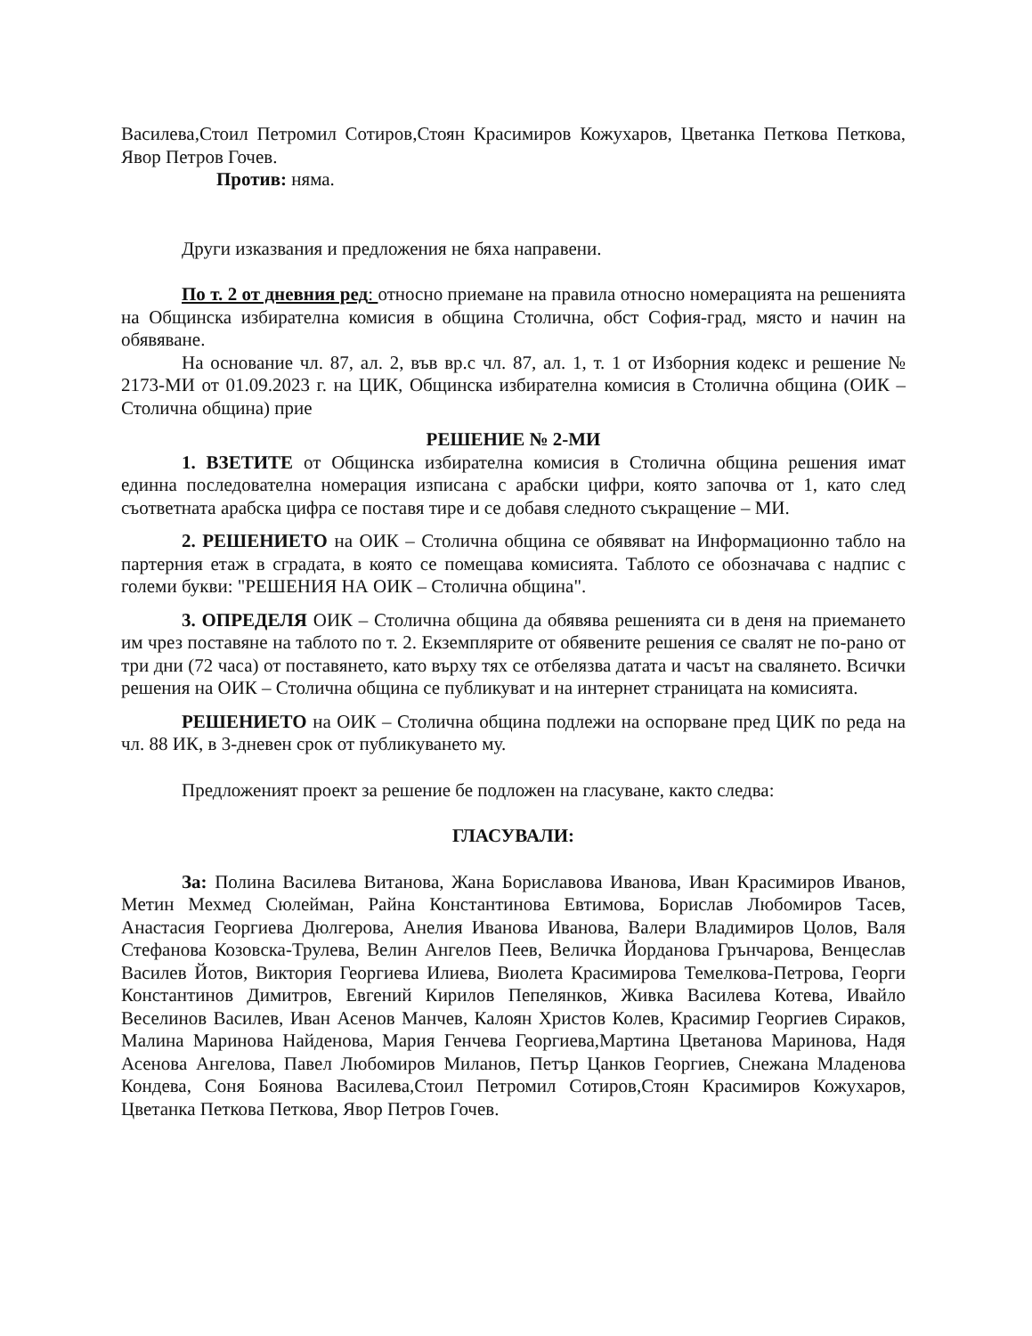Василева,Стоил Петромил Сотиров,Стоян Красимиров Кожухаров, Цветанка Петкова Петкова, Явор Петров Гочев.
Против: няма.
Други изказвания и предложения не бяха направени.
По т. 2 от дневния ред: относно приемане на правила относно номерацията на решенията на Общинска избирателна комисия в община Столична, обст София-град, място и начин на обявяване.
На основание чл. 87, ал. 2, във вр.с чл. 87, ал. 1, т. 1 от Изборния кодекс и решение № 2173-МИ от 01.09.2023 г. на ЦИК, Общинска избирателна комисия в Столична община (ОИК – Столична община) прие
РЕШЕНИЕ № 2-МИ
1. ВЗЕТИТЕ от Общинска избирателна комисия в Столична община решения имат единна последователна номерация изписана с арабски цифри, която започва от 1, като след съответната арабска цифра се поставя тире и се добавя следното съкращение – МИ.
2. РЕШЕНИЕТО на ОИК – Столична община се обявяват на Информационно табло на партерния етаж в сградата, в която се помещава комисията. Таблото се обозначава с надпис с големи букви: "РЕШЕНИЯ НА ОИК – Столична община".
3. ОПРЕДЕЛЯ ОИК – Столична община да обявява решенията си в деня на приемането им чрез поставяне на таблото по т. 2. Екземплярите от обявените решения се свалят не по-рано от три дни (72 часа) от поставянето, като върху тях се отбелязва датата и часът на свалянето. Всички решения на ОИК – Столична община се публикуват и на интернет страницата на комисията.
РЕШЕНИЕТО на ОИК – Столична община подлежи на оспорване пред ЦИК по реда на чл. 88 ИК, в 3-дневен срок от публикуването му.
Предложеният проект за решение бе подложен на гласуване, както следва:
ГЛАСУВАЛИ:
За: Полина Василева Витанова, Жана Бориславова Иванова, Иван Красимиров Иванов, Метин Мехмед Сюлейман, Райна Константинова Евтимова, Борислав Любомиров Тасев, Анастасия Георгиева Дюлгерова, Анелия Иванова Иванова, Валери Владимиров Цолов, Валя Стефанова Козовска-Трулева, Велин Ангелов Пеев, Величка Йорданова Грънчарова, Венцеслав Василев Йотов, Виктория Георгиева Илиева, Виолета Красимирова Темелкова-Петрова, Георги Константинов Димитров, Евгений Кирилов Пепелянков, Живка Василева Котева, Ивайло Веселинов Василев, Иван Асенов Манчев, Калоян Христов Колев, Красимир Георгиев Сираков, Малина Маринова Найденова, Мария Генчева Георгиева,Мартина Цветанова Маринова, Надя Асенова Ангелова, Павел Любомиров Миланов, Петър Цанков Георгиев, Снежана Младенова Кондева, Соня Боянова Василева,Стоил Петромил Сотиров,Стоян Красимиров Кожухаров, Цветанка Петкова Петкова, Явор Петров Гочев.